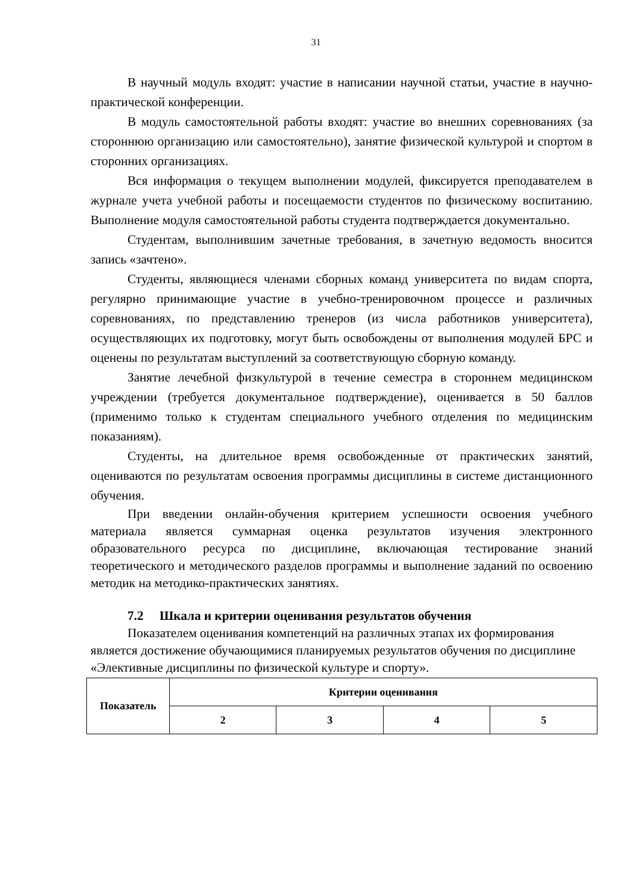31
В научный модуль входят: участие в написании научной статьи, участие в научно-практической конференции.
В модуль самостоятельной работы входят: участие во внешних соревнованиях (за стороннюю организацию или самостоятельно), занятие физической культурой и спортом в сторонних организациях.
Вся информация о текущем выполнении модулей, фиксируется преподавателем в журнале учета учебной работы и посещаемости студентов по физическому воспитанию. Выполнение модуля самостоятельной работы студента подтверждается документально.
Студентам, выполнившим зачетные требования, в зачетную ведомость вносится запись «зачтено».
Студенты, являющиеся членами сборных команд университета по видам спорта, регулярно принимающие участие в учебно-тренировочном процессе и различных соревнованиях, по представлению тренеров (из числа работников университета), осуществляющих их подготовку, могут быть освобождены от выполнения модулей БРС и оценены по результатам выступлений за соответствующую сборную команду.
Занятие лечебной физкультурой в течение семестра в стороннем медицинском учреждении (требуется документальное подтверждение), оценивается в 50 баллов (применимо только к студентам специального учебного отделения по медицинским показаниям).
Студенты, на длительное время освобожденные от практических занятий, оцениваются по результатам освоения программы дисциплины в системе дистанционного обучения.
При введении онлайн-обучения критерием успешности освоения учебного материала является суммарная оценка результатов изучения электронного образовательного ресурса по дисциплине, включающая тестирование знаний теоретического и методического разделов программы и выполнение заданий по освоению методик на методико-практических занятиях.
7.2 Шкала и критерии оценивания результатов обучения
Показателем оценивания компетенций на различных этапах их формирования является достижение обучающимися планируемых результатов обучения по дисциплине «Элективные дисциплины по физической культуре и спорту».
| Показатель | Критерии оценивания | | | |
| --- | --- | --- | --- | --- |
| | 2 | 3 | 4 | 5 |